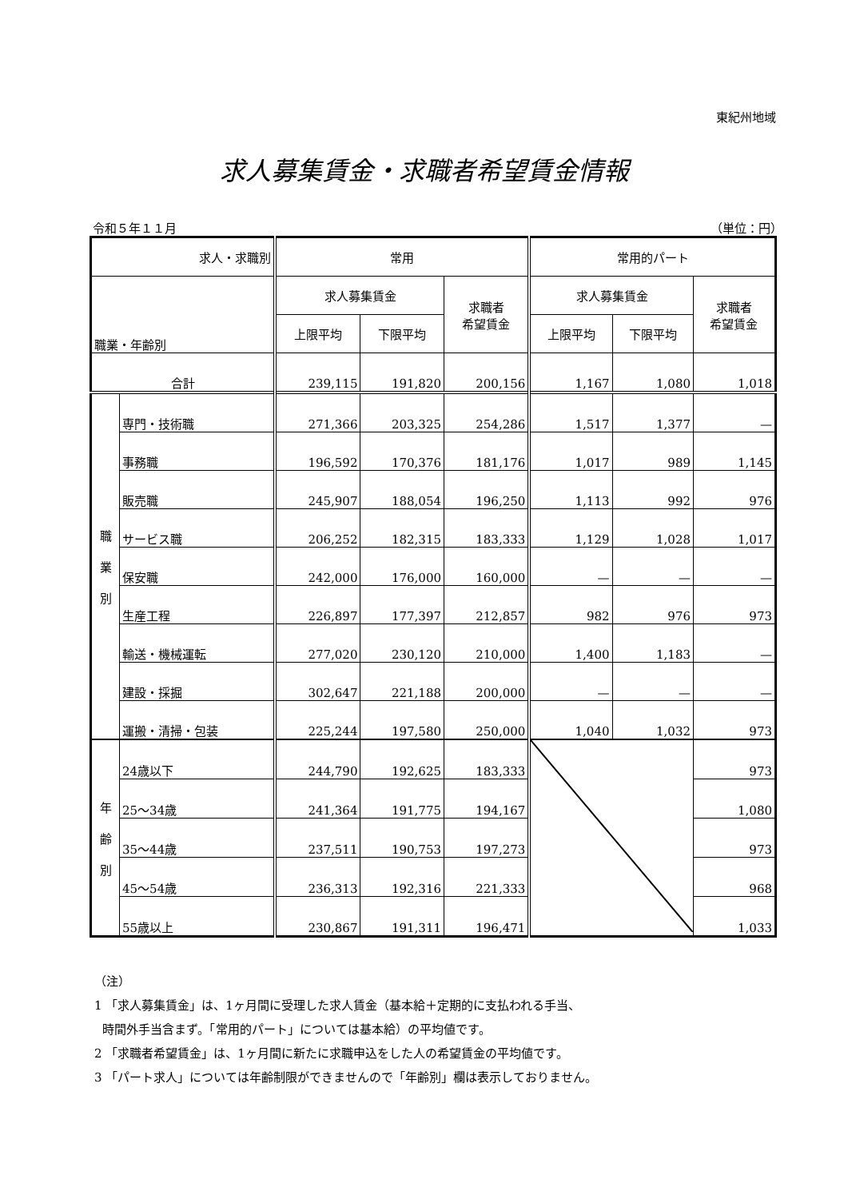東紀州地域
求人募集賃金・求職者希望賃金情報
令和５年１１月 （単位：円）
| 求人・求職別 | | 常用 | | | 常用的パート | | |
| --- | --- | --- | --- | --- | --- | --- | --- |
| 職業・年齢別 | | 求人募集賃金 | | 求職者 希望賃金 | 求人募集賃金 | | 求職者 希望賃金 |
| | | 上限平均 | 下限平均 | | 上限平均 | 下限平均 | |
| 合計 | | 239,115 | 191,820 | 200,156 | 1,167 | 1,080 | 1,018 |
| 職 業 別 | 専門・技術職 | 271,366 | 203,325 | 254,286 | 1,517 | 1,377 | — |
| | 事務職 | 196,592 | 170,376 | 181,176 | 1,017 | 989 | 1,145 |
| | 販売職 | 245,907 | 188,054 | 196,250 | 1,113 | 992 | 976 |
| | サービス職 | 206,252 | 182,315 | 183,333 | 1,129 | 1,028 | 1,017 |
| | 保安職 | 242,000 | 176,000 | 160,000 | — | — | — |
| | 生産工程 | 226,897 | 177,397 | 212,857 | 982 | 976 | 973 |
| | 輸送・機械運転 | 277,020 | 230,120 | 210,000 | 1,400 | 1,183 | — |
| | 建設・採掘 | 302,647 | 221,188 | 200,000 | — | — | — |
| | 運搬・清掃・包装 | 225,244 | 197,580 | 250,000 | 1,040 | 1,032 | 973 |
| 年 齢 別 | 24歳以下 | 244,790 | 192,625 | 183,333 | | | 973 |
| | 25～34歳 | 241,364 | 191,775 | 194,167 | | | 1,080 |
| | 35～44歳 | 237,511 | 190,753 | 197,273 | | | 973 |
| | 45～54歳 | 236,313 | 192,316 | 221,333 | | | 968 |
| | 55歳以上 | 230,867 | 191,311 | 196,471 | | | 1,033 |
（注）
1 「求人募集賃金」は、1ヶ月間に受理した求人賃金（基本給＋定期的に支払われる手当、
時間外手当含まず。「常用的パート」については基本給）の平均値です。
2 「求職者希望賃金」は、1ヶ月間に新たに求職申込をした人の希望賃金の平均値です。
3 「パート求人」については年齢制限ができませんので「年齢別」欄は表示しておりません。